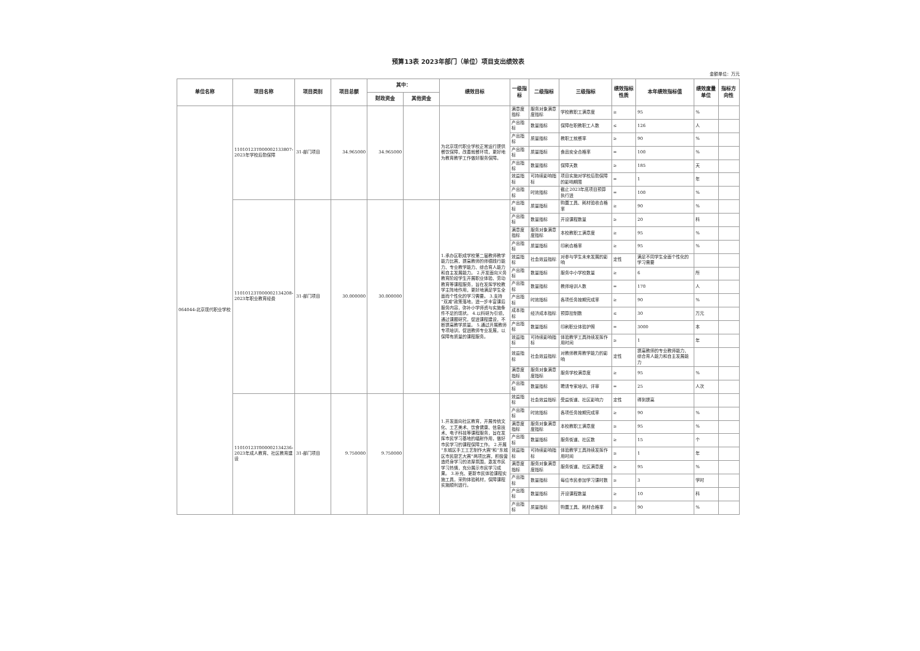预算13表 2023年部门（单位）项目支出绩效表
金额单位：万元
| 单位名称 | 项目名称 | 项目类别 | 项目总额 | 其中： | | 绩效目标 | 一级指标 | 二级指标 | 三级指标 | 绩效指标性质 | 本年绩效指标值 | 绩效度量单位 | 指标方向性 |
| --- | --- | --- | --- | --- | --- | --- | --- | --- | --- | --- | --- | --- | --- |
| | | | | 财政资金 | 其他资金 | | | | | | | | |
| 064044-北京现代职业学校 | 11010123T000002133807-2023年学校后勤保障 | 31-部门项目 | 34.965000 | 34.965000 | | 为北京现代职业学校正常运行提供餐饮保障，改善就餐环境，更好地为教育教学工作做好服务保障。 | 满意度指标 | 服务对象满意度指标 | 学校教职工满意度 | ≥ | 95 | % | |
| | | | | | | | 产出指标 | 数量指标 | 保障在职教职工人数 | ≤ | 126 | 人 | |
| | | | | | | | 产出指标 | 质量指标 | 教职工就餐率 | ≥ | 90 | % | |
| | | | | | | | 产出指标 | 质量指标 | 食品安全合格率 | = | 100 | % | |
| | | | | | | | 产出指标 | 数量指标 | 保障天数 | ≥ | 185 | 天 | |
| | | | | | | | 效益指标 | 可持续影响指标 | 项目实施对学校后勤保障的影响期限 | = | 1 | 年 | |
| | | | | | | | 产出指标 | 时效指标 | 截止2023年底项目预算执行进 | = | 100 | % | |
| | 11010123T000002134208-2023年职业教育经费 | 31-部门项目 | 30.000000 | 30.000000 | | 1.承办区职成学校第二届教师教学能力比赛，提高教师的师德践行能力、专业教学能力、综合育人能力和自主发展能力。 2.开发面向义务教育阶段学生开展职业体验、劳动教育等课程服务，旨在发挥学校教学主阵地作用，更好地满足学生全面而个性化的学习需要。 3.支持“双减”政策落地，进一步丰富课后服务内容，弥补小学师资与实施条件不足的现状。 4.以科研为引领，通过课题研究，促进课程建设，不断提高教学质量。 5.通过开展教师专项培训，促进教师专业发展，以保障有质量的课程服务。 | 产出指标 | 质量指标 | 购置工具、耗材验收合格率 | ≥ | 90 | % | |
| | | | | | | | 产出指标 | 数量指标 | 开设课程数量 | ≥ | 20 | 科 | |
| | | | | | | | 满意度指标 | 服务对象满意度指标 | 本校教职工满意度 | ≥ | 95 | % | |
| | | | | | | | 产出指标 | 质量指标 | 印刷合格率 | ≥ | 95 | % | |
| | | | | | | | 效益指标 | 社会效益指标 | 对参与学生未来发展的影响 | 定性 | 满足不同学生全面个性化的学习需要 | | |
| | | | | | | | 产出指标 | 数量指标 | 服务中小学校数量 | ≥ | 6 | 所 | |
| | | | | | | | 产出指标 | 数量指标 | 教师培训人数 | = | 170 | 人 | |
| | | | | | | | 产出指标 | 时效指标 | 各项任务按期完成率 | ≥ | 90 | % | |
| | | | | | | | 成本指标 | 经济成本指标 | 预算控制数 | ≤ | 30 | 万元 | |
| | | | | | | | 产出指标 | 数量指标 | 印刷职业体验护照 | = | 3000 | 本 | |
| | | | | | | | 效益指标 | 可持续影响指标 | 体验教学工具持续发挥作用时间 | ≥ | 1 | 年 | |
| | | | | | | | 效益指标 | 社会效益指标 | 对教师教育教学能力的影响 | 定性 | 提高教师的专业教师能力、综合育人能力和自主发展能力 | | |
| | | | | | | | 满意度指标 | 服务对象满意度指标 | 服务学校满意度 | ≥ | 95 | % | |
| | | | | | | | 产出指标 | 数量指标 | 聘请专家培训、评审 | = | 25 | 人次 | |
| | 11010123T000002134236-2023年成人教育、社区教育建设 | 31-部门项目 | 9.750000 | 9.750000 | | 1.开发面向社区教育，开展传统文化、工艺美术、饮食健康、信息技术、电子科技等课程服务，旨在发挥市民学习基地的辐射作用，做好市民学习的课程保障工作。 2.开展“东城区手工工艺制作大赛”和“东城区市民厨艺大赛”两项比赛，积极营造终身学习的浓厚氛围，激发市民学习热情，充分展示市民学习成果。 3.补充、更新市民体验课程实施工具，采购体验耗材，保障课程实施顺利进行。 | 效益指标 | 社会效益指标 | 受益街道、社区影响力 | 定性 | 得到提高 | | |
| | | | | | | | 产出指标 | 时效指标 | 各项任务按期完成率 | ≥ | 90 | % | |
| | | | | | | | 满意度指标 | 服务对象满意度指标 | 本校教职工满意度 | ≥ | 95 | % | |
| | | | | | | | 产出指标 | 数量指标 | 服务街道、社区数 | ≥ | 15 | 个 | |
| | | | | | | | 效益指标 | 可持续影响指标 | 体验教学工具持续发挥作用时间 | ≥ | 1 | 年 | |
| | | | | | | | 满意度指标 | 服务对象满意度指标 | 服务街道、社区满意度 | ≥ | 95 | % | |
| | | | | | | | 产出指标 | 数量指标 | 每位市民参加学习课时数 | ≥ | 3 | 学时 | |
| | | | | | | | 产出指标 | 数量指标 | 开设课程数量 | ≥ | 10 | 科 | |
| | | | | | | | 产出指标 | 质量指标 | 购置工具、耗材合格率 | ≥ | 90 | % | |